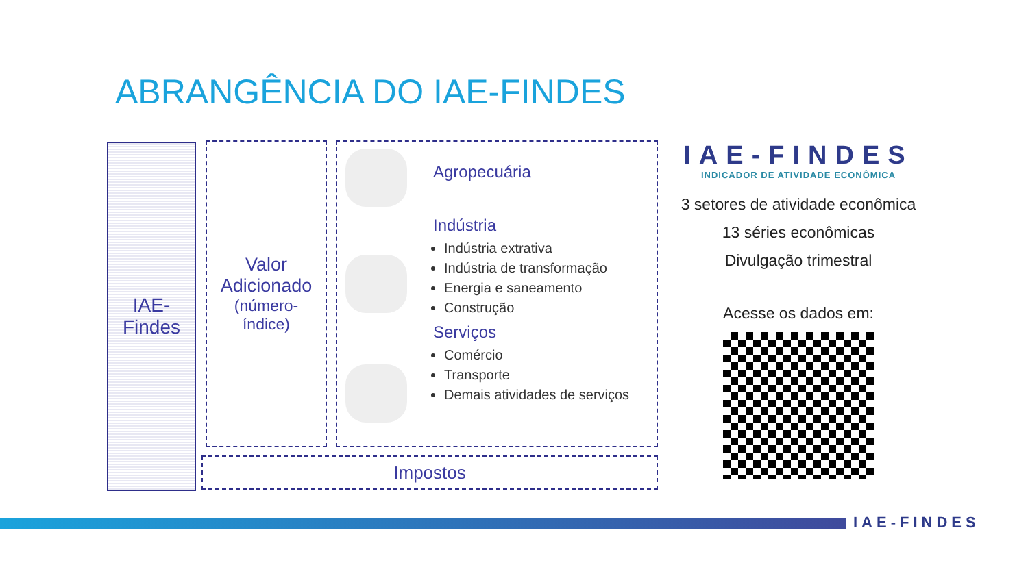ABRANGÊNCIA DO IAE-FINDES
IAE-
Findes
Valor
Adicionado
(número-
índice)
Agropecuária
Indústria
Indústria extrativa
Indústria de transformação
Energia e saneamento
Construção
Serviços
Comércio
Transporte
Demais atividades de serviços
Impostos
IAE-FINDES
INDICADOR DE ATIVIDADE ECONÔMICA
3 setores de atividade econômica
13 séries econômicas
Divulgação trimestral
Acesse os dados em:
IAE-FINDES